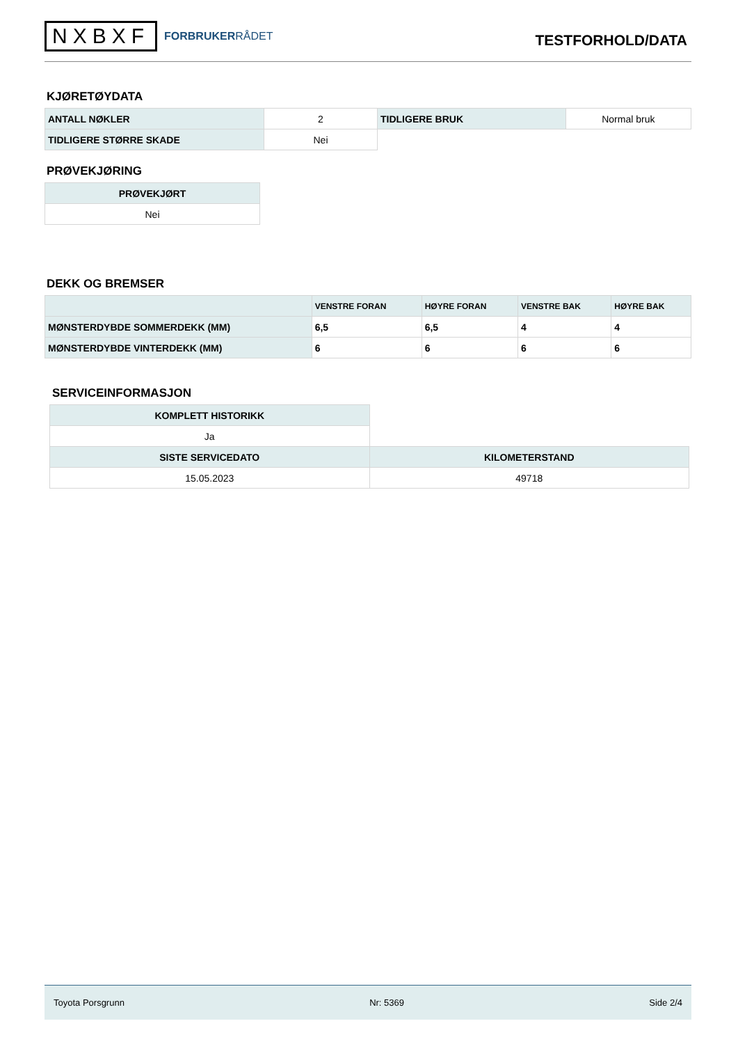NXBXF
FORBRUKERRÅDET
TESTFORHOLD/DATA
KJØRETØYDATA
| ANTALL NØKLER | 2 | TIDLIGERE BRUK | Normal bruk |
| TIDLIGERE STØRRE SKADE | Nei | | |
PRØVEKJØRING
| PRØVEKJØRT |
| --- |
| Nei |
DEKK OG BREMSER
| | VENSTRE FORAN | HØYRE FORAN | VENSTRE BAK | HØYRE BAK |
| --- | --- | --- | --- | --- |
| MØNSTERDYBDE SOMMERDEKK (MM) | 6,5 | 6,5 | 4 | 4 |
| MØNSTERDYBDE VINTERDEKK (MM) | 6 | 6 | 6 | 6 |
SERVICEINFORMASJON
| KOMPLETT HISTORIKK | |
| Ja | |
| SISTE SERVICEDATO | KILOMETERSTAND |
| 15.05.2023 | 49718 |
Toyota Porsgrunn Nr: 5369 Side 2/4